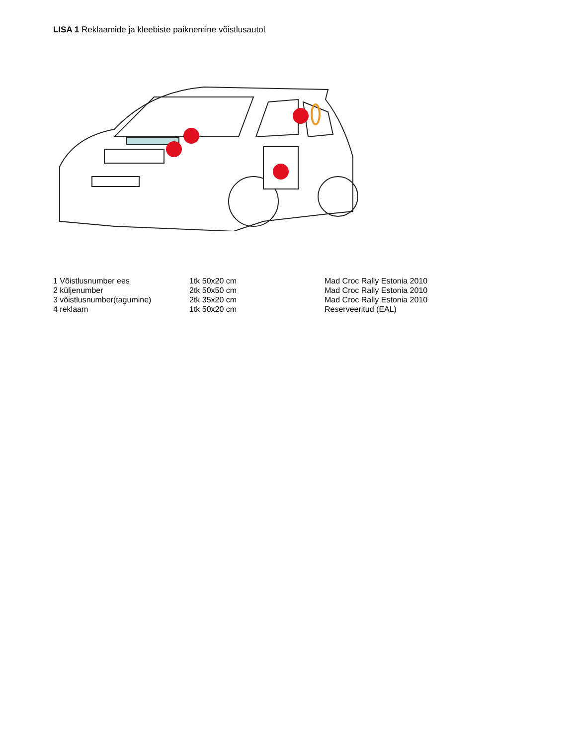LISA 1 Reklaamide ja kleebiste paiknemine võistlusautol
| 1 Võistlusnumber ees | 1tk 50x20 cm | Mad Croc Rally Estonia 2010 |
| 2 küljenumber | 2tk 50x50 cm | Mad Croc Rally Estonia 2010 |
| 3 võistlusnumber(tagumine) | 2tk 35x20 cm | Mad Croc Rally Estonia 2010 |
| 4 reklaam | 1tk 50x20 cm | Reserveeritud (EAL) |